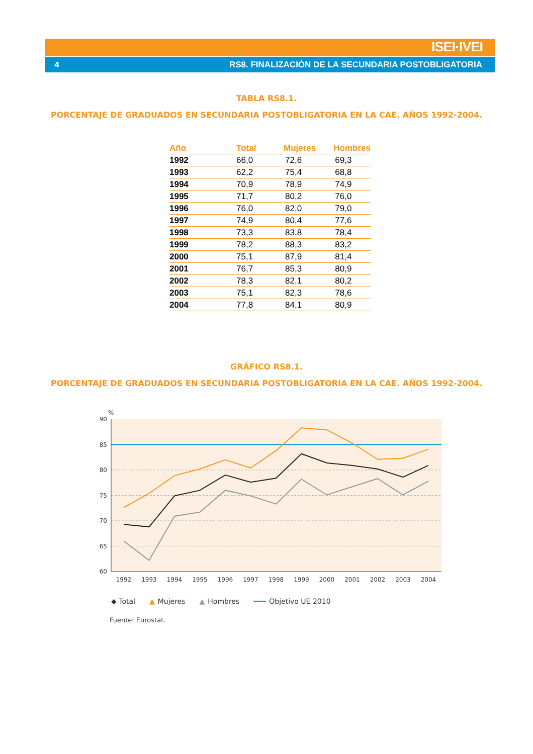ISEI·IVEI
4 RS8. FINALIZACIÓN DE LA SECUNDARIA POSTOBLIGATORIA
TABLA RS8.1.
PORCENTAJE DE GRADUADOS EN SECUNDARIA POSTOBLIGATORIA EN LA CAE. AÑOS 1992-2004.
| Año | Total | Mujeres | Hombres |
| --- | --- | --- | --- |
| 1992 | 66,0 | 72,6 | 69,3 |
| 1993 | 62,2 | 75,4 | 68,8 |
| 1994 | 70,9 | 78,9 | 74,9 |
| 1995 | 71,7 | 80,2 | 76,0 |
| 1996 | 76,0 | 82,0 | 79,0 |
| 1997 | 74,9 | 80,4 | 77,6 |
| 1998 | 73,3 | 83,8 | 78,4 |
| 1999 | 78,2 | 88,3 | 83,2 |
| 2000 | 75,1 | 87,9 | 81,4 |
| 2001 | 76,7 | 85,3 | 80,9 |
| 2002 | 78,3 | 82,1 | 80,2 |
| 2003 | 75,1 | 82,3 | 78,6 |
| 2004 | 77,8 | 84,1 | 80,9 |
GRÁFICO RS8.1.
PORCENTAJE DE GRADUADOS EN SECUNDARIA POSTOBLIGATORIA EN LA CAE. AÑOS 1992-2004.
%
90
85
80
75
70
65
60
1992
1993
1994
1995
1996
1997
1998
1999
2000
2001
2002
2003
2004
◆ Total ▲ Mujeres ▲ Hombres Objetivo UE 2010
Fuente: Eurostat.